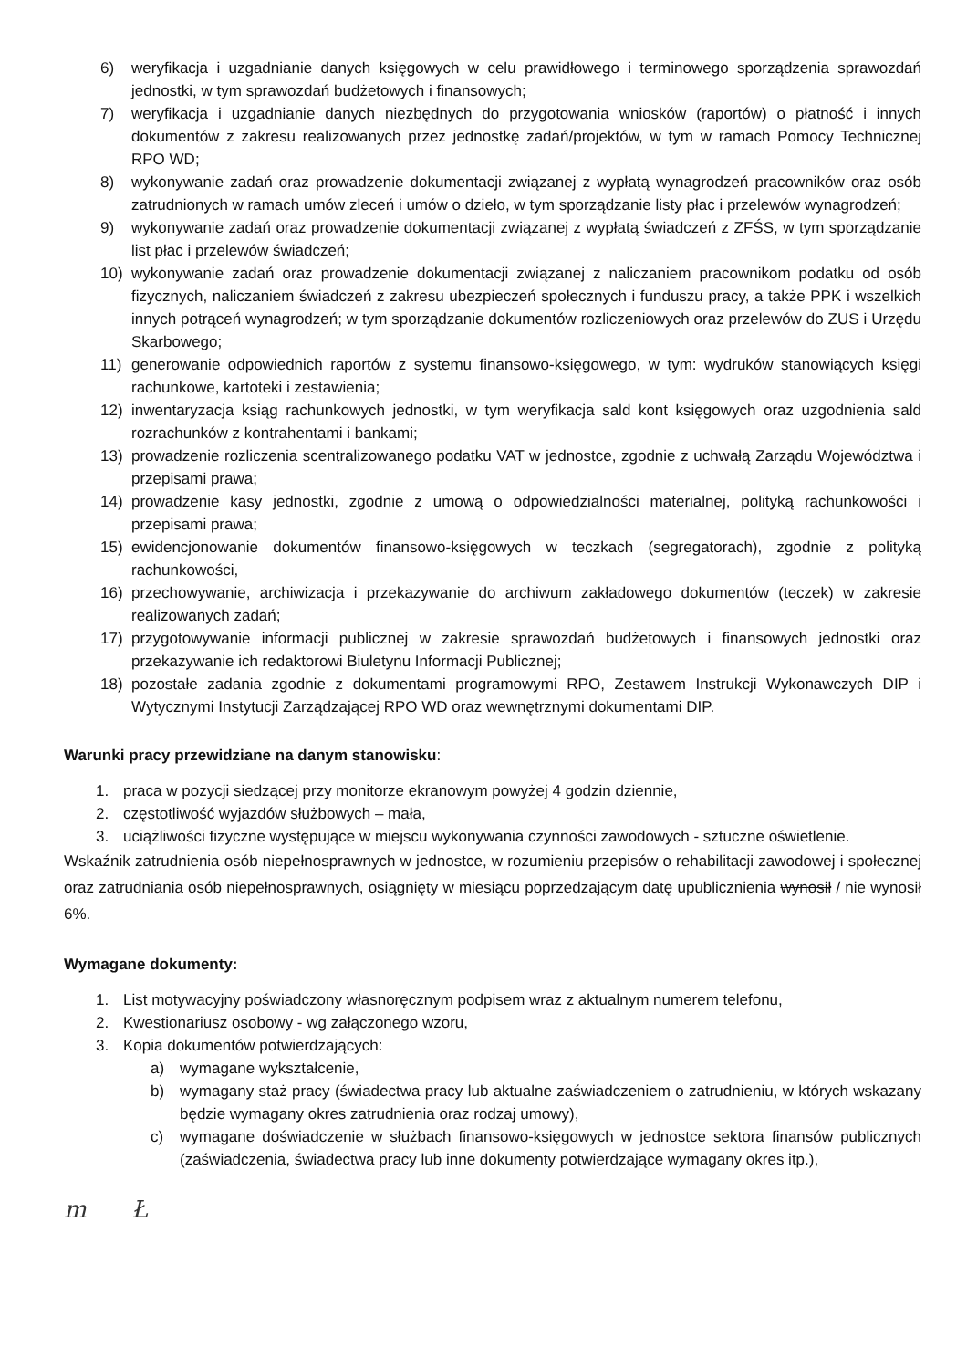6) weryfikacja i uzgadnianie danych księgowych w celu prawidłowego i terminowego sporządzenia sprawozdań jednostki, w tym sprawozdań budżetowych i finansowych;
7) weryfikacja i uzgadnianie danych niezbędnych do przygotowania wniosków (raportów) o płatność i innych dokumentów z zakresu realizowanych przez jednostkę zadań/projektów, w tym w ramach Pomocy Technicznej RPO WD;
8) wykonywanie zadań oraz prowadzenie dokumentacji związanej z wypłatą wynagrodzeń pracowników oraz osób zatrudnionych w ramach umów zleceń i umów o dzieło, w tym sporządzanie listy płac i przelewów wynagrodzeń;
9) wykonywanie zadań oraz prowadzenie dokumentacji związanej z wypłatą świadczeń z ZFŚS, w tym sporządzanie list płac i przelewów świadczeń;
10) wykonywanie zadań oraz prowadzenie dokumentacji związanej z naliczaniem pracownikom podatku od osób fizycznych, naliczaniem świadczeń z zakresu ubezpieczeń społecznych i funduszu pracy, a także PPK i wszelkich innych potrąceń wynagrodzeń; w tym sporządzanie dokumentów rozliczeniowych oraz przelewów do ZUS i Urzędu Skarbowego;
11) generowanie odpowiednich raportów z systemu finansowo-księgowego, w tym: wydruków stanowiących księgi rachunkowe, kartoteki i zestawienia;
12) inwentaryzacja ksiąg rachunkowych jednostki, w tym weryfikacja sald kont księgowych oraz uzgodnienia sald rozrachunków z kontrahentami i bankami;
13) prowadzenie rozliczenia scentralizowanego podatku VAT w jednostce, zgodnie z uchwałą Zarządu Województwa i przepisami prawa;
14) prowadzenie kasy jednostki, zgodnie z umową o odpowiedzialności materialnej, polityką rachunkowości i przepisami prawa;
15) ewidencjonowanie dokumentów finansowo-księgowych w teczkach (segregatorach), zgodnie z polityką rachunkowości,
16) przechowywanie, archiwizacja i przekazywanie do archiwum zakładowego dokumentów (teczek) w zakresie realizowanych zadań;
17) przygotowywanie informacji publicznej w zakresie sprawozdań budżetowych i finansowych jednostki oraz przekazywanie ich redaktorowi Biuletynu Informacji Publicznej;
18) pozostałe zadania zgodnie z dokumentami programowymi RPO, Zestawem Instrukcji Wykonawczych DIP i Wytycznymi Instytucji Zarządzającej RPO WD oraz wewnętrznymi dokumentami DIP.
Warunki pracy przewidziane na danym stanowisku:
1. praca w pozycji siedzącej przy monitorze ekranowym powyżej 4 godzin dziennie,
2. częstotliwość wyjazdów służbowych – mała,
3. uciążliwości fizyczne występujące w miejscu wykonywania czynności zawodowych - sztuczne oświetlenie.
Wskaźnik zatrudnienia osób niepełnosprawnych w jednostce, w rozumieniu przepisów o rehabilitacji zawodowej i społecznej oraz zatrudniania osób niepełnosprawnych, osiągnięty w miesiącu poprzedzającym datę upublicznienia wynosił / nie wynosił 6%.
Wymagane dokumenty:
1. List motywacyjny poświadczony własnoręcznym podpisem wraz z aktualnym numerem telefonu,
2. Kwestionariusz osobowy - wg załączonego wzoru,
3. Kopia dokumentów potwierdzających:
a) wymagane wykształcenie,
b) wymagany staż pracy (świadectwa pracy lub aktualne zaświadczeniem o zatrudnieniu, w których wskazany będzie wymagany okres zatrudnienia oraz rodzaj umowy),
c) wymagane doświadczenie w służbach finansowo-księgowych w jednostce sektora finansów publicznych (zaświadczenia, świadectwa pracy lub inne dokumenty potwierdzające wymagany okres itp.),
m Ł